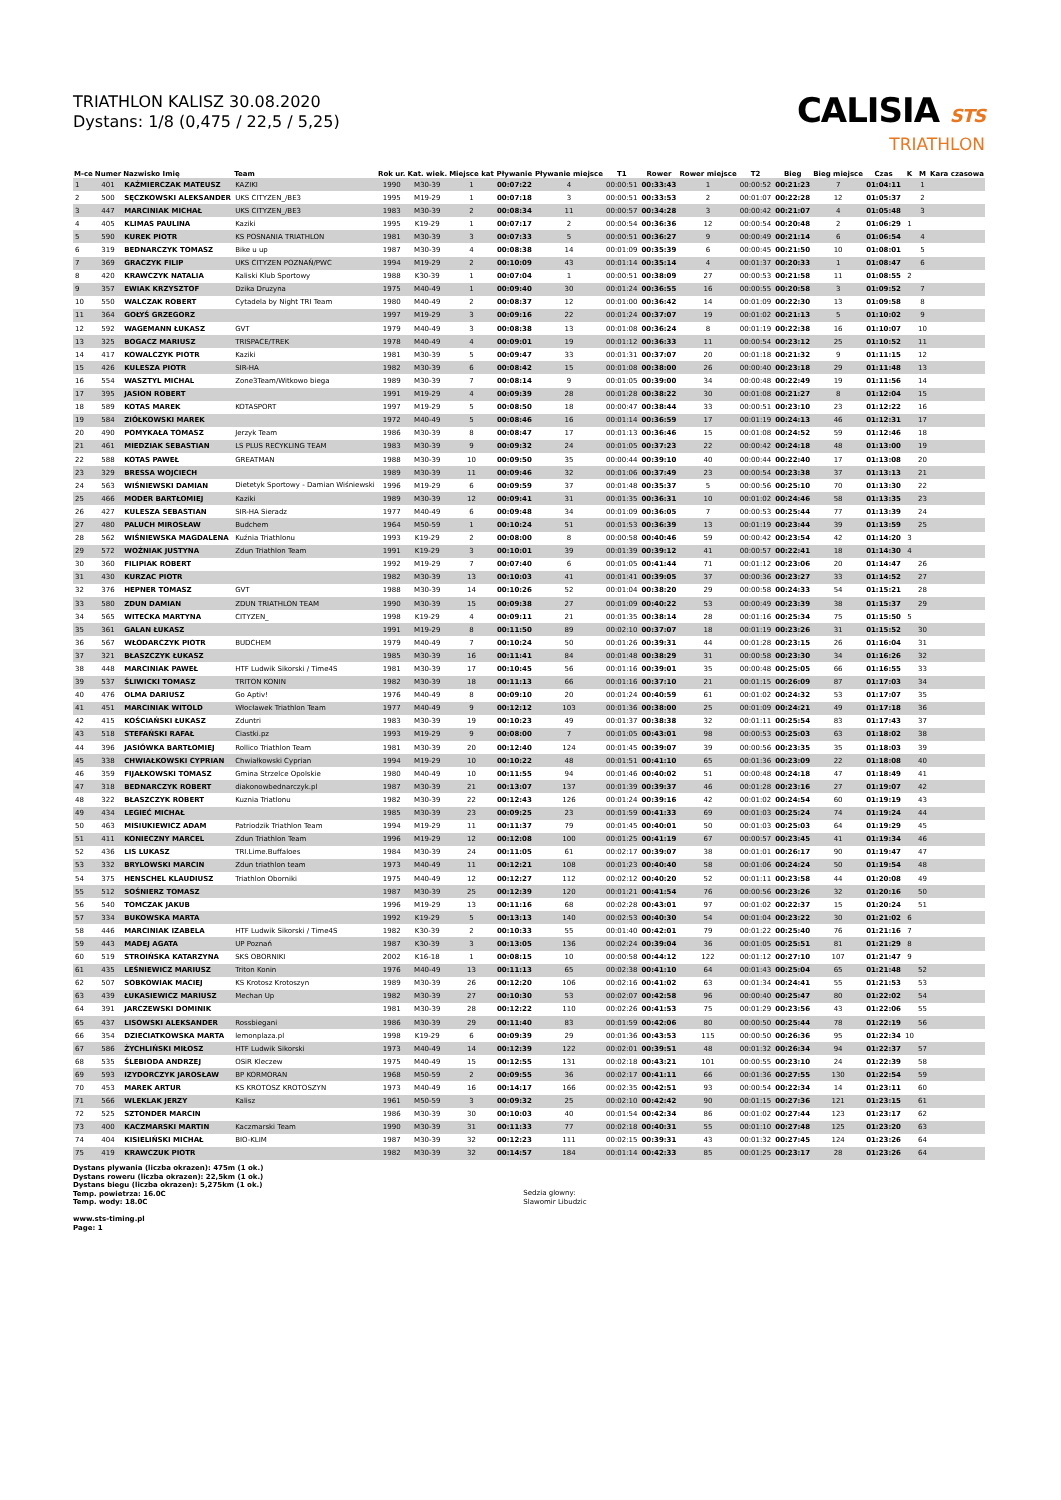TRIATHLON KALISZ 30.08.2020
Dystans: 1/8 (0,475 / 22,5 / 5,25)
CALISIA STS
TRIATHLON
| M-ce | Numer | Nazwisko Imię | Team | Rok ur. | Kat. wiek. | Miejsce kat | Pływanie | Pływanie miejsce | T1 | Rower | Rower miejsce | T2 | Bieg | Bieg miejsce | Czas | K | M | Kara czasowa |
| --- | --- | --- | --- | --- | --- | --- | --- | --- | --- | --- | --- | --- | --- | --- | --- | --- | --- | --- |
| 1 | 401 | KAŹMIERCZAK MATEUSZ | KAZIKI | 1990 | M30-39 | 1 | 00:07:22 | 4 | 00:00:51 | 00:33:43 | 1 | 00:00:52 | 00:21:23 | 7 | 01:04:11 | | 1 | |
| 2 | 500 | SĘCZKOWSKI ALEKSANDER | UKS CITYZEN_/BE3 | 1995 | M19-29 | 1 | 00:07:18 | 3 | 00:00:51 | 00:33:53 | 2 | 00:01:07 | 00:22:28 | 12 | 01:05:37 | | 2 | |
| 3 | 447 | MARCINIAK MICHAŁ | UKS CITYZEN_/BE3 | 1983 | M30-39 | 2 | 00:08:34 | 11 | 00:00:57 | 00:34:28 | 3 | 00:00:42 | 00:21:07 | 4 | 01:05:48 | | 3 | |
| 4 | 405 | KLIMAS PAULINA | Kaziki | 1995 | K19-29 | 1 | 00:07:17 | 2 | 00:00:54 | 00:36:36 | 12 | 00:00:54 | 00:20:48 | 2 | 01:06:29 | 1 | | |
| 5 | 590 | KUREK PIOTR | KS POSNANIA TRIATHLON | 1981 | M30-39 | 3 | 00:07:33 | 5 | 00:00:51 | 00:36:27 | 9 | 00:00:49 | 00:21:14 | 6 | 01:06:54 | | 4 | |
| 6 | 319 | BEDNARCZYK TOMASZ | Bike u up | 1987 | M30-39 | 4 | 00:08:38 | 14 | 00:01:09 | 00:35:39 | 6 | 00:00:45 | 00:21:50 | 10 | 01:08:01 | | 5 | |
| 7 | 369 | GRACZYK FILIP | UKS CITYZEN POZNAŃ/PWC | 1994 | M19-29 | 2 | 00:10:09 | 43 | 00:01:14 | 00:35:14 | 4 | 00:01:37 | 00:20:33 | 1 | 01:08:47 | | 6 | |
| 8 | 420 | KRAWCZYK NATALIA | Kaliski Klub Sportowy | 1988 | K30-39 | 1 | 00:07:04 | 1 | 00:00:51 | 00:38:09 | 27 | 00:00:53 | 00:21:58 | 11 | 01:08:55 | 2 | | |
| 9 | 357 | EWIAK KRZYSZTOF | Dzika Druzyna | 1975 | M40-49 | 1 | 00:09:40 | 30 | 00:01:24 | 00:36:55 | 16 | 00:00:55 | 00:20:58 | 3 | 01:09:52 | | 7 | |
| 10 | 550 | WALCZAK ROBERT | Cytadela by Night TRI Team | 1980 | M40-49 | 2 | 00:08:37 | 12 | 00:01:00 | 00:36:42 | 14 | 00:01:09 | 00:22:30 | 13 | 01:09:58 | | 8 | |
| 11 | 364 | GOŁYŚ GRZEGORZ | | 1997 | M19-29 | 3 | 00:09:16 | 22 | 00:01:24 | 00:37:07 | 19 | 00:01:02 | 00:21:13 | 5 | 01:10:02 | | 9 | |
| 12 | 592 | WAGEMANN ŁUKASZ | GVT | 1979 | M40-49 | 3 | 00:08:38 | 13 | 00:01:08 | 00:36:24 | 8 | 00:01:19 | 00:22:38 | 16 | 01:10:07 | | 10 | |
| 13 | 325 | BOGACZ MARIUSZ | TRISPACE/TREK | 1978 | M40-49 | 4 | 00:09:01 | 19 | 00:01:12 | 00:36:33 | 11 | 00:00:54 | 00:23:12 | 25 | 01:10:52 | | 11 | |
| 14 | 417 | KOWALCZYK PIOTR | Kaziki | 1981 | M30-39 | 5 | 00:09:47 | 33 | 00:01:31 | 00:37:07 | 20 | 00:01:18 | 00:21:32 | 9 | 01:11:15 | | 12 | |
| 15 | 426 | KULESZA PIOTR | SIR-HA | 1982 | M30-39 | 6 | 00:08:42 | 15 | 00:01:08 | 00:38:00 | 26 | 00:00:40 | 00:23:18 | 29 | 01:11:48 | | 13 | |
| 16 | 554 | WASZTYL MICHAL | Zone3Team/Witkowo biega | 1989 | M30-39 | 7 | 00:08:14 | 9 | 00:01:05 | 00:39:00 | 34 | 00:00:48 | 00:22:49 | 19 | 01:11:56 | | 14 | |
| 17 | 395 | JASION ROBERT | | 1991 | M19-29 | 4 | 00:09:39 | 28 | 00:01:28 | 00:38:22 | 30 | 00:01:08 | 00:21:27 | 8 | 01:12:04 | | 15 | |
| 18 | 589 | KOTAS MAREK | KOTASPORT | 1997 | M19-29 | 5 | 00:08:50 | 18 | 00:00:47 | 00:38:44 | 33 | 00:00:51 | 00:23:10 | 23 | 01:12:22 | | 16 | |
| 19 | 584 | ZIÓŁKOWSKI MAREK | | 1972 | M40-49 | 5 | 00:08:46 | 16 | 00:01:14 | 00:36:59 | 17 | 00:01:19 | 00:24:13 | 46 | 01:12:31 | | 17 | |
| 20 | 490 | POMYKAŁA TOMASZ | Jerzyk Team | 1986 | M30-39 | 8 | 00:08:47 | 17 | 00:01:13 | 00:36:46 | 15 | 00:01:08 | 00:24:52 | 59 | 01:12:46 | | 18 | |
| 21 | 461 | MIEDZIAK SEBASTIAN | LS PLUS RECYKLING TEAM | 1983 | M30-39 | 9 | 00:09:32 | 24 | 00:01:05 | 00:37:23 | 22 | 00:00:42 | 00:24:18 | 48 | 01:13:00 | | 19 | |
| 22 | 588 | KOTAS PAWEŁ | GREATMAN | 1988 | M30-39 | 10 | 00:09:50 | 35 | 00:00:44 | 00:39:10 | 40 | 00:00:44 | 00:22:40 | 17 | 01:13:08 | | 20 | |
| 23 | 329 | BRESSA WOJCIECH | | 1989 | M30-39 | 11 | 00:09:46 | 32 | 00:01:06 | 00:37:49 | 23 | 00:00:54 | 00:23:38 | 37 | 01:13:13 | | 21 | |
| 24 | 563 | WIŚNIEWSKI DAMIAN | Dietetyk Sportowy - Damian Wiśniewski | 1996 | M19-29 | 6 | 00:09:59 | 37 | 00:01:48 | 00:35:37 | 5 | 00:00:56 | 00:25:10 | 70 | 01:13:30 | | 22 | |
| 25 | 466 | MODER BARTŁOMIEJ | Kaziki | 1989 | M30-39 | 12 | 00:09:41 | 31 | 00:01:35 | 00:36:31 | 10 | 00:01:02 | 00:24:46 | 58 | 01:13:35 | | 23 | |
| 26 | 427 | KULESZA SEBASTIAN | SIR-HA Sieradz | 1977 | M40-49 | 6 | 00:09:48 | 34 | 00:01:09 | 00:36:05 | 7 | 00:00:53 | 00:25:44 | 77 | 01:13:39 | | 24 | |
| 27 | 480 | PALUCH MIROSŁAW | Budchem | 1964 | M50-59 | 1 | 00:10:24 | 51 | 00:01:53 | 00:36:39 | 13 | 00:01:19 | 00:23:44 | 39 | 01:13:59 | | 25 | |
| 28 | 562 | WIŚNIEWSKA MAGDALENA | Kuźnia Triathlonu | 1993 | K19-29 | 2 | 00:08:00 | 8 | 00:00:58 | 00:40:46 | 59 | 00:00:42 | 00:23:54 | 42 | 01:14:20 | 3 | | |
| 29 | 572 | WOŹNIAK JUSTYNA | Zdun Triathlon Team | 1991 | K19-29 | 3 | 00:10:01 | 39 | 00:01:39 | 00:39:12 | 41 | 00:00:57 | 00:22:41 | 18 | 01:14:30 | 4 | | |
| 30 | 360 | FILIPIAK ROBERT | | 1992 | M19-29 | 7 | 00:07:40 | 6 | 00:01:05 | 00:41:44 | 71 | 00:01:12 | 00:23:06 | 20 | 01:14:47 | | 26 | |
| 31 | 430 | KURZAC PIOTR | | 1982 | M30-39 | 13 | 00:10:03 | 41 | 00:01:41 | 00:39:05 | 37 | 00:00:36 | 00:23:27 | 33 | 01:14:52 | | 27 | |
| 32 | 376 | HEPNER TOMASZ | GVT | 1988 | M30-39 | 14 | 00:10:26 | 52 | 00:01:04 | 00:38:20 | 29 | 00:00:58 | 00:24:33 | 54 | 01:15:21 | | 28 | |
| 33 | 580 | ZDUN DAMIAN | ZDUN TRIATHLON TEAM | 1990 | M30-39 | 15 | 00:09:38 | 27 | 00:01:09 | 00:40:22 | 53 | 00:00:49 | 00:23:39 | 38 | 01:15:37 | | 29 | |
| 34 | 565 | WITECKA MARTYNA | CITYZEN_ | 1998 | K19-29 | 4 | 00:09:11 | 21 | 00:01:35 | 00:38:14 | 28 | 00:01:16 | 00:25:34 | 75 | 01:15:50 | 5 | | |
| 35 | 361 | GALAN ŁUKASZ | | 1991 | M19-29 | 8 | 00:11:50 | 89 | 00:02:10 | 00:37:07 | 18 | 00:01:19 | 00:23:26 | 31 | 01:15:52 | | 30 | |
| 36 | 567 | WŁODARCZYK PIOTR | BUDCHEM | 1979 | M40-49 | 7 | 00:10:24 | 50 | 00:01:26 | 00:39:31 | 44 | 00:01:28 | 00:23:15 | 26 | 01:16:04 | | 31 | |
| 37 | 321 | BŁASZCZYK ŁUKASZ | | 1985 | M30-39 | 16 | 00:11:41 | 84 | 00:01:48 | 00:38:29 | 31 | 00:00:58 | 00:23:30 | 34 | 01:16:26 | | 32 | |
| 38 | 448 | MARCINIAK PAWEŁ | HTF Ludwik Sikorski / Time4S | 1981 | M30-39 | 17 | 00:10:45 | 56 | 00:01:16 | 00:39:01 | 35 | 00:00:48 | 00:25:05 | 66 | 01:16:55 | | 33 | |
| 39 | 537 | ŚLIWICKI TOMASZ | TRITON KONIN | 1982 | M30-39 | 18 | 00:11:13 | 66 | 00:01:16 | 00:37:10 | 21 | 00:01:15 | 00:26:09 | 87 | 01:17:03 | | 34 | |
| 40 | 476 | OLMA DARIUSZ | Go Aptiv! | 1976 | M40-49 | 8 | 00:09:10 | 20 | 00:01:24 | 00:40:59 | 61 | 00:01:02 | 00:24:32 | 53 | 01:17:07 | | 35 | |
| 41 | 451 | MARCINIAK WITOLD | Włocławek Triathlon Team | 1977 | M40-49 | 9 | 00:12:12 | 103 | 00:01:36 | 00:38:00 | 25 | 00:01:09 | 00:24:21 | 49 | 01:17:18 | | 36 | |
| 42 | 415 | KOŚCIAŃSKI ŁUKASZ | Zduntri | 1983 | M30-39 | 19 | 00:10:23 | 49 | 00:01:37 | 00:38:38 | 32 | 00:01:11 | 00:25:54 | 83 | 01:17:43 | | 37 | |
| 43 | 518 | STEFAŃSKI RAFAŁ | Ciastki.pz | 1993 | M19-29 | 9 | 00:08:00 | 7 | 00:01:05 | 00:43:01 | 98 | 00:00:53 | 00:25:03 | 63 | 01:18:02 | | 38 | |
| 44 | 396 | JASIÓWKA BARTŁOMIEJ | Rollico Triathlon Team | 1981 | M30-39 | 20 | 00:12:40 | 124 | 00:01:45 | 00:39:07 | 39 | 00:00:56 | 00:23:35 | 35 | 01:18:03 | | 39 | |
| 45 | 338 | CHWIAŁKOWSKI CYPRIAN | Chwiałkowski Cyprian | 1994 | M19-29 | 10 | 00:10:22 | 48 | 00:01:51 | 00:41:10 | 65 | 00:01:36 | 00:23:09 | 22 | 01:18:08 | | 40 | |
| 46 | 359 | FIJAŁKOWSKI TOMASZ | Gmina Strzelce Opolskie | 1980 | M40-49 | 10 | 00:11:55 | 94 | 00:01:46 | 00:40:02 | 51 | 00:00:48 | 00:24:18 | 47 | 01:18:49 | | 41 | |
| 47 | 318 | BEDNARCZYK ROBERT | diakonowbednarczyk.pl | 1987 | M30-39 | 21 | 00:13:07 | 137 | 00:01:39 | 00:39:37 | 46 | 00:01:28 | 00:23:16 | 27 | 01:19:07 | | 42 | |
| 48 | 322 | BŁASZCZYK ROBERT | Kuznia Triatlonu | 1982 | M30-39 | 22 | 00:12:43 | 126 | 00:01:24 | 00:39:16 | 42 | 00:01:02 | 00:24:54 | 60 | 01:19:19 | | 43 | |
| 49 | 434 | LEGIEĆ MICHAŁ | | 1985 | M30-39 | 23 | 00:09:25 | 23 | 00:01:59 | 00:41:33 | 69 | 00:01:03 | 00:25:24 | 74 | 01:19:24 | | 44 | |
| 50 | 463 | MISIUKIEWICZ ADAM | Patriodzik Triathlon Team | 1994 | M19-29 | 11 | 00:11:37 | 79 | 00:01:45 | 00:40:01 | 50 | 00:01:03 | 00:25:03 | 64 | 01:19:29 | | 45 | |
| 51 | 411 | KONIECZNY MARCEL | Zdun Triathlon Team | 1996 | M19-29 | 12 | 00:12:08 | 100 | 00:01:25 | 00:41:19 | 67 | 00:00:57 | 00:23:45 | 41 | 01:19:34 | | 46 | |
| 52 | 436 | LIS LUKASZ | TRI.Lime.Buffaloes | 1984 | M30-39 | 24 | 00:11:05 | 61 | 00:02:17 | 00:39:07 | 38 | 00:01:01 | 00:26:17 | 90 | 01:19:47 | | 47 | |
| 53 | 332 | BRYLOWSKI MARCIN | Zdun triathlon team | 1973 | M40-49 | 11 | 00:12:21 | 108 | 00:01:23 | 00:40:40 | 58 | 00:01:06 | 00:24:24 | 50 | 01:19:54 | | 48 | |
| 54 | 375 | HENSCHEL KLAUDIUSZ | Triathlon Oborniki | 1975 | M40-49 | 12 | 00:12:27 | 112 | 00:02:12 | 00:40:20 | 52 | 00:01:11 | 00:23:58 | 44 | 01:20:08 | | 49 | |
| 55 | 512 | SOŚNIERZ TOMASZ | | 1987 | M30-39 | 25 | 00:12:39 | 120 | 00:01:21 | 00:41:54 | 76 | 00:00:56 | 00:23:26 | 32 | 01:20:16 | | 50 | |
| 56 | 540 | TOMCZAK JAKUB | | 1996 | M19-29 | 13 | 00:11:16 | 68 | 00:02:28 | 00:43:01 | 97 | 00:01:02 | 00:22:37 | 15 | 01:20:24 | | 51 | |
| 57 | 334 | BUKOWSKA MARTA | | 1992 | K19-29 | 5 | 00:13:13 | 140 | 00:02:53 | 00:40:30 | 54 | 00:01:04 | 00:23:22 | 30 | 01:21:02 | 6 | | |
| 58 | 446 | MARCINIAK IZABELA | HTF Ludwik Sikorski / Time4S | 1982 | K30-39 | 2 | 00:10:33 | 55 | 00:01:40 | 00:42:01 | 79 | 00:01:22 | 00:25:40 | 76 | 01:21:16 | 7 | | |
| 59 | 443 | MADEJ AGATA | UP Poznań | 1987 | K30-39 | 3 | 00:13:05 | 136 | 00:02:24 | 00:39:04 | 36 | 00:01:05 | 00:25:51 | 81 | 01:21:29 | 8 | | |
| 60 | 519 | STROIŃSKA KATARZYNA | SKS OBORNIKI | 2002 | K16-18 | 1 | 00:08:15 | 10 | 00:00:58 | 00:44:12 | 122 | 00:01:12 | 00:27:10 | 107 | 01:21:47 | 9 | | |
| 61 | 435 | LEŚNIEWICZ MARIUSZ | Triton Konin | 1976 | M40-49 | 13 | 00:11:13 | 65 | 00:02:38 | 00:41:10 | 64 | 00:01:43 | 00:25:04 | 65 | 01:21:48 | | 52 | |
| 62 | 507 | SOBKOWIAK MACIEJ | KS Krotosz Krotoszyn | 1989 | M30-39 | 26 | 00:12:20 | 106 | 00:02:16 | 00:41:02 | 63 | 00:01:34 | 00:24:41 | 55 | 01:21:53 | | 53 | |
| 63 | 439 | ŁUKASIEWICZ MARIUSZ | Mechan Up | 1982 | M30-39 | 27 | 00:10:30 | 53 | 00:02:07 | 00:42:58 | 96 | 00:00:40 | 00:25:47 | 80 | 01:22:02 | | 54 | |
| 64 | 391 | JARCZEWSKI DOMINIK | | 1981 | M30-39 | 28 | 00:12:22 | 110 | 00:02:26 | 00:41:53 | 75 | 00:01:29 | 00:23:56 | 43 | 01:22:06 | | 55 | |
| 65 | 437 | LISOWSKI ALEKSANDER | Rossbiegani | 1986 | M30-39 | 29 | 00:11:40 | 83 | 00:01:59 | 00:42:06 | 80 | 00:00:50 | 00:25:44 | 78 | 01:22:19 | | 56 | |
| 66 | 354 | DZIECIATKOWSKA MARTA | lemonplaza.pl | 1998 | K19-29 | 6 | 00:09:39 | 29 | 00:01:36 | 00:43:53 | 115 | 00:00:50 | 00:26:36 | 95 | 01:22:34 | 10 | | |
| 67 | 586 | ŻYCHLIŃSKI MIŁOSZ | HTF Ludwik Sikorski | 1973 | M40-49 | 14 | 00:12:39 | 122 | 00:02:01 | 00:39:51 | 48 | 00:01:32 | 00:26:34 | 94 | 01:22:37 | | 57 | |
| 68 | 535 | ŚLEBIODA ANDRZEJ | OSiR Kleczew | 1975 | M40-49 | 15 | 00:12:55 | 131 | 00:02:18 | 00:43:21 | 101 | 00:00:55 | 00:23:10 | 24 | 01:22:39 | | 58 | |
| 69 | 593 | IZYDORCZYK JAROSŁAW | BP KORMORAN | 1968 | M50-59 | 2 | 00:09:55 | 36 | 00:02:17 | 00:41:11 | 66 | 00:01:36 | 00:27:55 | 130 | 01:22:54 | | 59 | |
| 70 | 453 | MAREK ARTUR | KS KROTOSZ KROTOSZYN | 1973 | M40-49 | 16 | 00:14:17 | 166 | 00:02:35 | 00:42:51 | 93 | 00:00:54 | 00:22:34 | 14 | 01:23:11 | | 60 | |
| 71 | 566 | WLEKLAK JERZY | Kalisz | 1961 | M50-59 | 3 | 00:09:32 | 25 | 00:02:10 | 00:42:42 | 90 | 00:01:15 | 00:27:36 | 121 | 01:23:15 | | 61 | |
| 72 | 525 | SZTONDER MARCIN | | 1986 | M30-39 | 30 | 00:10:03 | 40 | 00:01:54 | 00:42:34 | 86 | 00:01:02 | 00:27:44 | 123 | 01:23:17 | | 62 | |
| 73 | 400 | KACZMARSKI MARTIN | Kaczmarski Team | 1990 | M30-39 | 31 | 00:11:33 | 77 | 00:02:18 | 00:40:31 | 55 | 00:01:10 | 00:27:48 | 125 | 01:23:20 | | 63 | |
| 74 | 404 | KISIELIŃSKI MICHAŁ | BIO-KLIM | 1987 | M30-39 | 32 | 00:12:23 | 111 | 00:02:15 | 00:39:31 | 43 | 00:01:32 | 00:27:45 | 124 | 01:23:26 | | 64 | |
| 75 | 419 | KRAWCZUK PIOTR | | 1982 | M30-39 | 32 | 00:14:57 | 184 | 00:01:14 | 00:42:33 | 85 | 00:01:25 | 00:23:17 | 28 | 01:23:26 | | 64 | |
Dystans plywania (liczba okrazen): 475m (1 ok.)
Dystans roweru (liczba okrazen): 22,5km (1 ok.)
Dystans biegu (liczba okrazen): 5,275km (1 ok.)
Temp. powietrza: 16.0C
Temp. wody: 18.0C
www.sts-timing.pl
Page: 1
Sedzia glowny:
Slawomir Libudzic